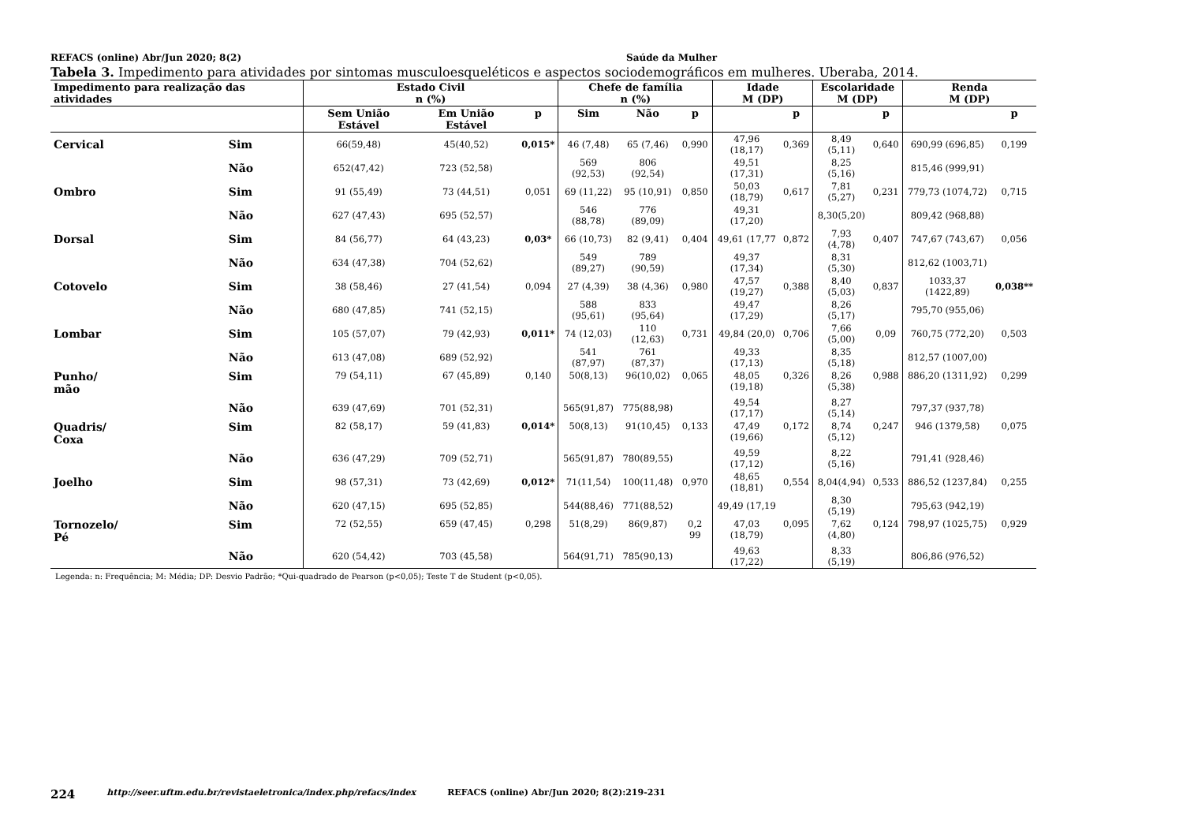REFACS (online) Abr/Jun 2020; 8(2) Saúde da Mulher
Tabela 3. Impedimento para atividades por sintomas musculoesqueléticos e aspectos sociodemográficos em mulheres. Uberaba, 2014.
| Impedimento para realização das atividades | | Estado Civil n (%) | | | Chefe de família n (%) | | | Idade M (DP) | | Escolaridade M (DP) | | Renda M (DP) | |
| --- | --- | --- | --- | --- | --- | --- | --- | --- | --- | --- | --- | --- | --- |
| | | Sem União Estável | Em União Estável | p | Sim | Não | p | | p | | p | | p |
| Cervical | Sim | 66(59,48) | 45(40,52) | 0,015* | 46 (7,48) | 65 (7,46) | 0,990 | 47,96 (18,17) | 0,369 | 8,49 (5,11) | 0,640 | 690,99 (696,85) | 0,199 |
| | Não | 652(47,42) | 723 (52,58) | | 569 (92,53) | 806 (92,54) | | 49,51 (17,31) | | 8,25 (5,16) | | 815,46 (999,91) | |
| Ombro | Sim | 91 (55,49) | 73 (44,51) | 0,051 | 69 (11,22) | 95 (10,91) | 0,850 | 50,03 (18,79) | 0,617 | 7,81 (5,27) | 0,231 | 779,73 (1074,72) | 0,715 |
| | Não | 627 (47,43) | 695 (52,57) | | 546 (88,78) | 776 (89,09) | | 49,31 (17,20) | | 8,30(5,20) | | 809,42 (968,88) | |
| Dorsal | Sim | 84 (56,77) | 64 (43,23) | 0,03* | 66 (10,73) | 82 (9,41) | 0,404 | 49,61 (17,77 | 0,872 | 7,93 (4,78) | 0,407 | 747,67 (743,67) | 0,056 |
| | Não | 634 (47,38) | 704 (52,62) | | 549 (89,27) | 789 (90,59) | | 49,37 (17,34) | | 8,31 (5,30) | | 812,62 (1003,71) | |
| Cotovelo | Sim | 38 (58,46) | 27 (41,54) | 0,094 | 27 (4,39) | 38 (4,36) | 0,980 | 47,57 (19,27) | 0,388 | 8,40 (5,03) | 0,837 | 1033,37 (1422,89) | 0,038** |
| | Não | 680 (47,85) | 741 (52,15) | | 588 (95,61) | 833 (95,64) | | 49,47 (17,29) | | 8,26 (5,17) | | 795,70 (955,06) | |
| Lombar | Sim | 105 (57,07) | 79 (42,93) | 0,011* | 74 (12,03) | 110 (12,63) | 0,731 | 49,84 (20,0) | 0,706 | 7,66 (5,00) | 0,09 | 760,75 (772,20) | 0,503 |
| | Não | 613 (47,08) | 689 (52,92) | | 541 (87,97) | 761 (87,37) | | 49,33 (17,13) | | 8,35 (5,18) | | 812,57 (1007,00) | |
| Punho/ mão | Sim | 79 (54,11) | 67 (45,89) | 0,140 | 50(8,13) | 96(10,02) | 0,065 | 48,05 (19,18) | 0,326 | 8,26 (5,38) | 0,988 | 886,20 (1311,92) | 0,299 |
| | Não | 639 (47,69) | 701 (52,31) | | 565(91,87) | 775(88,98) | | 49,54 (17,17) | | 8,27 (5,14) | | 797,37 (937,78) | |
| Quadris/ Coxa | Sim | 82 (58,17) | 59 (41,83) | 0,014* | 50(8,13) | 91(10,45) | 0,133 | 47,49 (19,66) | 0,172 | 8,74 (5,12) | 0,247 | 946 (1379,58) | 0,075 |
| | Não | 636 (47,29) | 709 (52,71) | | 565(91,87) | 780(89,55) | | 49,59 (17,12) | | 8,22 (5,16) | | 791,41 (928,46) | |
| Joelho | Sim | 98 (57,31) | 73 (42,69) | 0,012* | 71(11,54) | 100(11,48) | 0,970 | 48,65 (18,81) | 0,554 | 8,04(4,94) | 0,533 | 886,52 (1237,84) | 0,255 |
| | Não | 620 (47,15) | 695 (52,85) | | 544(88,46) | 771(88,52) | | 49,49 (17,19 | | 8,30 (5,19) | | 795,63 (942,19) | |
| Tornozelo/ Pé | Sim | 72 (52,55) | 659 (47,45) | 0,298 | 51(8,29) | 86(9,87) | 0,2 99 | 47,03 (18,79) | 0,095 | 7,62 (4,80) | 0,124 | 798,97 (1025,75) | 0,929 |
| | Não | 620 (54,42) | 703 (45,58) | | 564(91,71) | 785(90,13) | | 49,63 (17,22) | | 8,33 (5,19) | | 806,86 (976,52) | |
Legenda: n: Frequência; M: Média; DP: Desvio Padrão; *Qui-quadrado de Pearson (p<0,05); Teste T de Student (p<0,05).
224 http://seer.uftm.edu.br/revistaeletronica/index.php/refacs/index REFACS (online) Abr/Jun 2020; 8(2):219-231